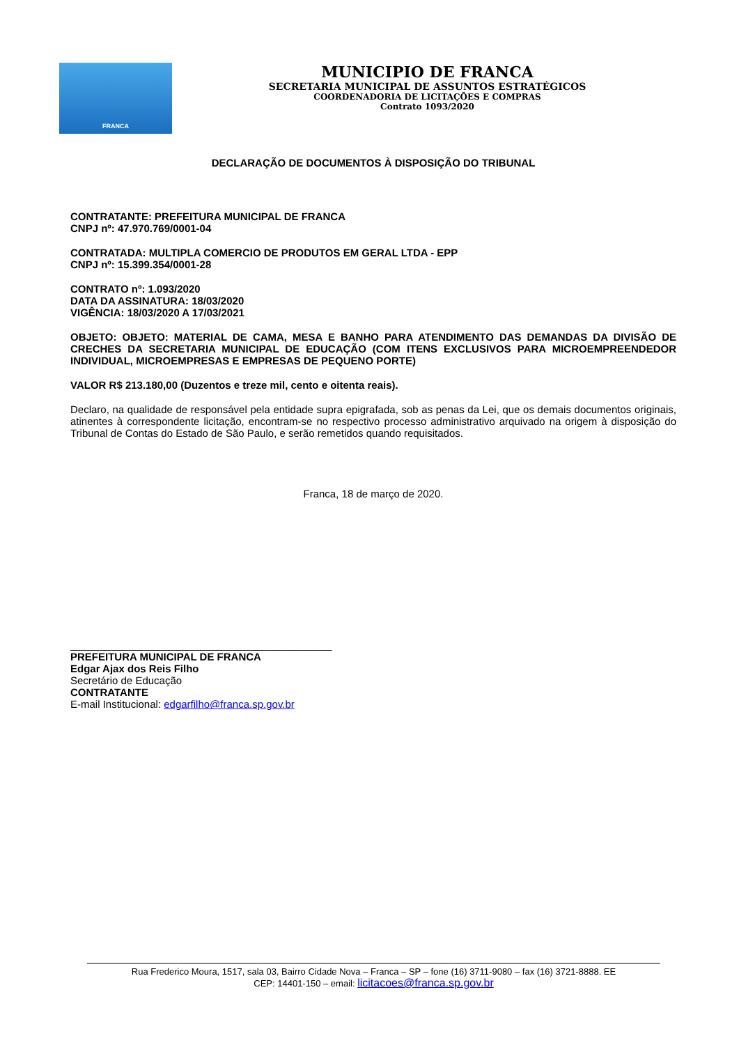FRANCA
MUNICIPIO DE FRANCA
SECRETARIA MUNICIPAL DE ASSUNTOS ESTRATÉGICOS
COORDENADORIA DE LICITAÇÕES E COMPRAS
Contrato 1093/2020
DECLARAÇÃO DE DOCUMENTOS À DISPOSIÇÃO DO TRIBUNAL
CONTRATANTE: PREFEITURA MUNICIPAL DE FRANCA
CNPJ nº: 47.970.769/0001-04
CONTRATADA: MULTIPLA COMERCIO DE PRODUTOS EM GERAL LTDA - EPP
CNPJ nº: 15.399.354/0001-28
CONTRATO nº: 1.093/2020
DATA DA ASSINATURA: 18/03/2020
VIGÊNCIA: 18/03/2020 A 17/03/2021
OBJETO: OBJETO: MATERIAL DE CAMA, MESA E BANHO PARA ATENDIMENTO DAS DEMANDAS DA DIVISÃO DE CRECHES DA SECRETARIA MUNICIPAL DE EDUCAÇÃO (COM ITENS EXCLUSIVOS PARA MICROEMPREENDEDOR INDIVIDUAL, MICROEMPRESAS E EMPRESAS DE PEQUENO PORTE)
VALOR R$ 213.180,00 (Duzentos e treze mil, cento e oitenta reais).
Declaro, na qualidade de responsável pela entidade supra epigrafada, sob as penas da Lei, que os demais documentos originais, atinentes à correspondente licitação, encontram-se no respectivo processo administrativo arquivado na origem à disposição do Tribunal de Contas do Estado de São Paulo, e serão remetidos quando requisitados.
Franca, 18 de março de 2020.
_____________________________________________
PREFEITURA MUNICIPAL DE FRANCA
Edgar Ajax dos Reis Filho
Secretário de Educação
CONTRATANTE
E-mail Institucional: edgarfilho@franca.sp.gov.br
Rua Frederico Moura, 1517, sala 03, Bairro Cidade Nova – Franca – SP – fone (16) 3711-9080 – fax (16) 3721-8888. EE
CEP: 14401-150 – email: licitacoes@franca.sp.gov.br